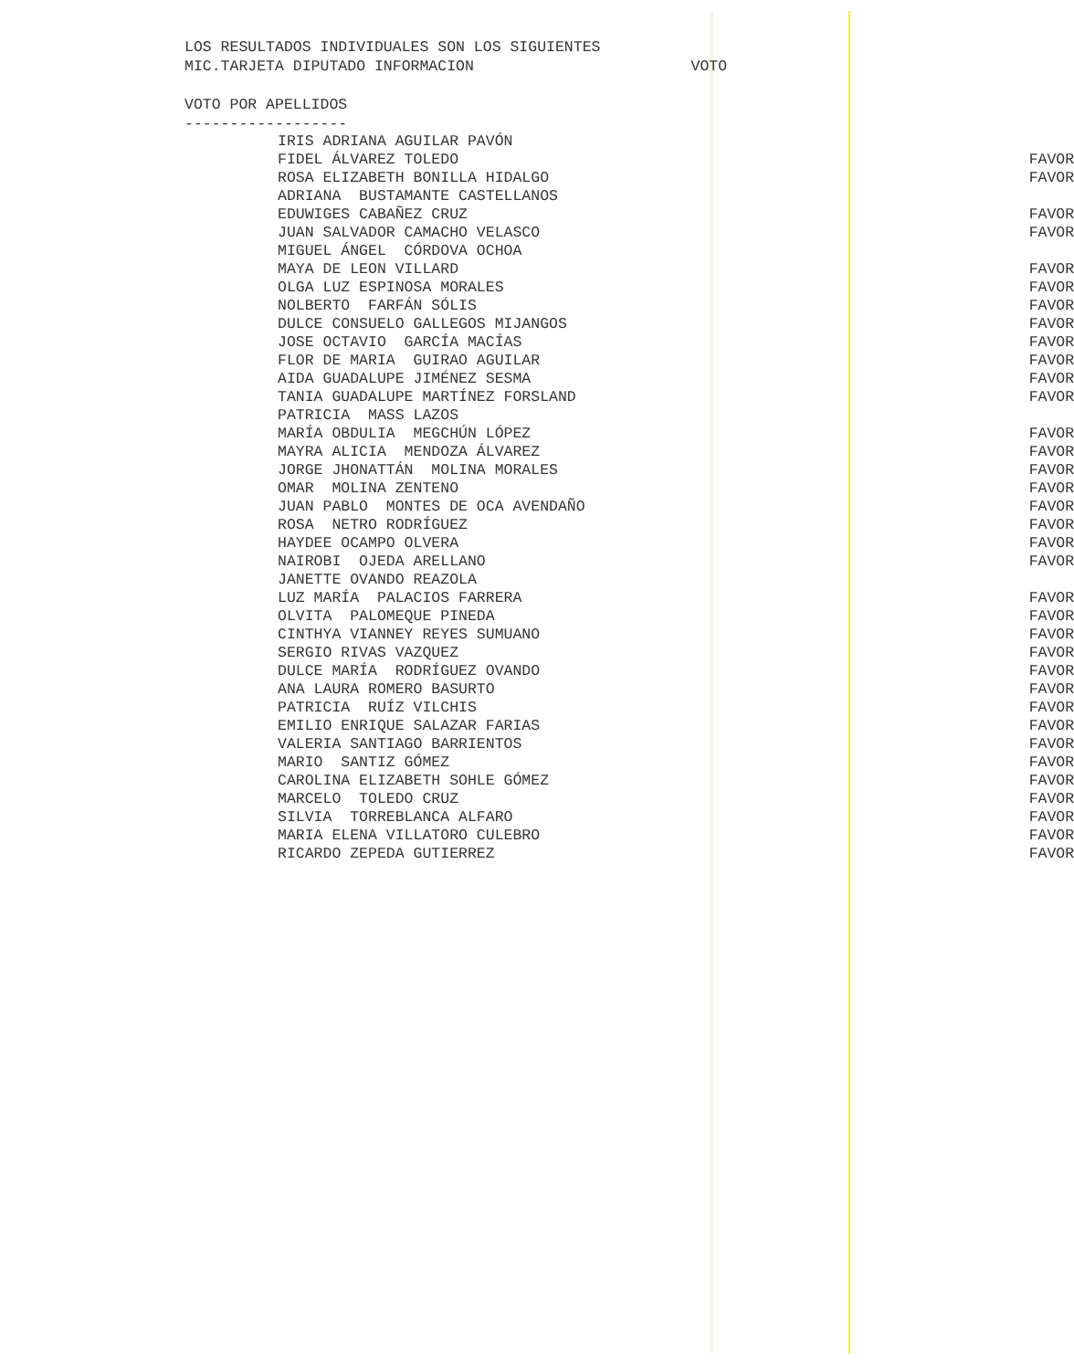LOS RESULTADOS INDIVIDUALES SON LOS SIGUIENTES
MIC.TARJETA DIPUTADO INFORMACION VOTO
VOTO POR APELLIDOS
------------------
| IRIS ADRIANA AGUILAR PAVÓN | |
| FIDEL ÁLVAREZ TOLEDO | FAVOR |
| ROSA ELIZABETH BONILLA HIDALGO | FAVOR |
| ADRIANA BUSTAMANTE CASTELLANOS | |
| EDUWIGES CABAÑEZ CRUZ | FAVOR |
| JUAN SALVADOR CAMACHO VELASCO | FAVOR |
| MIGUEL ÁNGEL CÓRDOVA OCHOA | |
| MAYA DE LEON VILLARD | FAVOR |
| OLGA LUZ ESPINOSA MORALES | FAVOR |
| NOLBERTO FARFÁN SÓLIS | FAVOR |
| DULCE CONSUELO GALLEGOS MIJANGOS | FAVOR |
| JOSE OCTAVIO GARCÍA MACÍAS | FAVOR |
| FLOR DE MARIA GUIRAO AGUILAR | FAVOR |
| AIDA GUADALUPE JIMÉNEZ SESMA | FAVOR |
| TANIA GUADALUPE MARTÍNEZ FORSLAND | FAVOR |
| PATRICIA MASS LAZOS | |
| MARÍA OBDULIA MEGCHÚN LÓPEZ | FAVOR |
| MAYRA ALICIA MENDOZA ÁLVAREZ | FAVOR |
| JORGE JHONATTÁN MOLINA MORALES | FAVOR |
| OMAR MOLINA ZENTENO | FAVOR |
| JUAN PABLO MONTES DE OCA AVENDAÑO | FAVOR |
| ROSA NETRO RODRÍGUEZ | FAVOR |
| HAYDEE OCAMPO OLVERA | FAVOR |
| NAIROBI OJEDA ARELLANO | FAVOR |
| JANETTE OVANDO REAZOLA | |
| LUZ MARÍA PALACIOS FARRERA | FAVOR |
| OLVITA PALOMEQUE PINEDA | FAVOR |
| CINTHYA VIANNEY REYES SUMUANO | FAVOR |
| SERGIO RIVAS VAZQUEZ | FAVOR |
| DULCE MARÍA RODRÍGUEZ OVANDO | FAVOR |
| ANA LAURA ROMERO BASURTO | FAVOR |
| PATRICIA RUÍZ VILCHIS | FAVOR |
| EMILIO ENRIQUE SALAZAR FARIAS | FAVOR |
| VALERIA SANTIAGO BARRIENTOS | FAVOR |
| MARIO SANTIZ GÓMEZ | FAVOR |
| CAROLINA ELIZABETH SOHLE GÓMEZ | FAVOR |
| MARCELO TOLEDO CRUZ | FAVOR |
| SILVIA TORREBLANCA ALFARO | FAVOR |
| MARIA ELENA VILLATORO CULEBRO | FAVOR |
| RICARDO ZEPEDA GUTIERREZ | FAVOR |